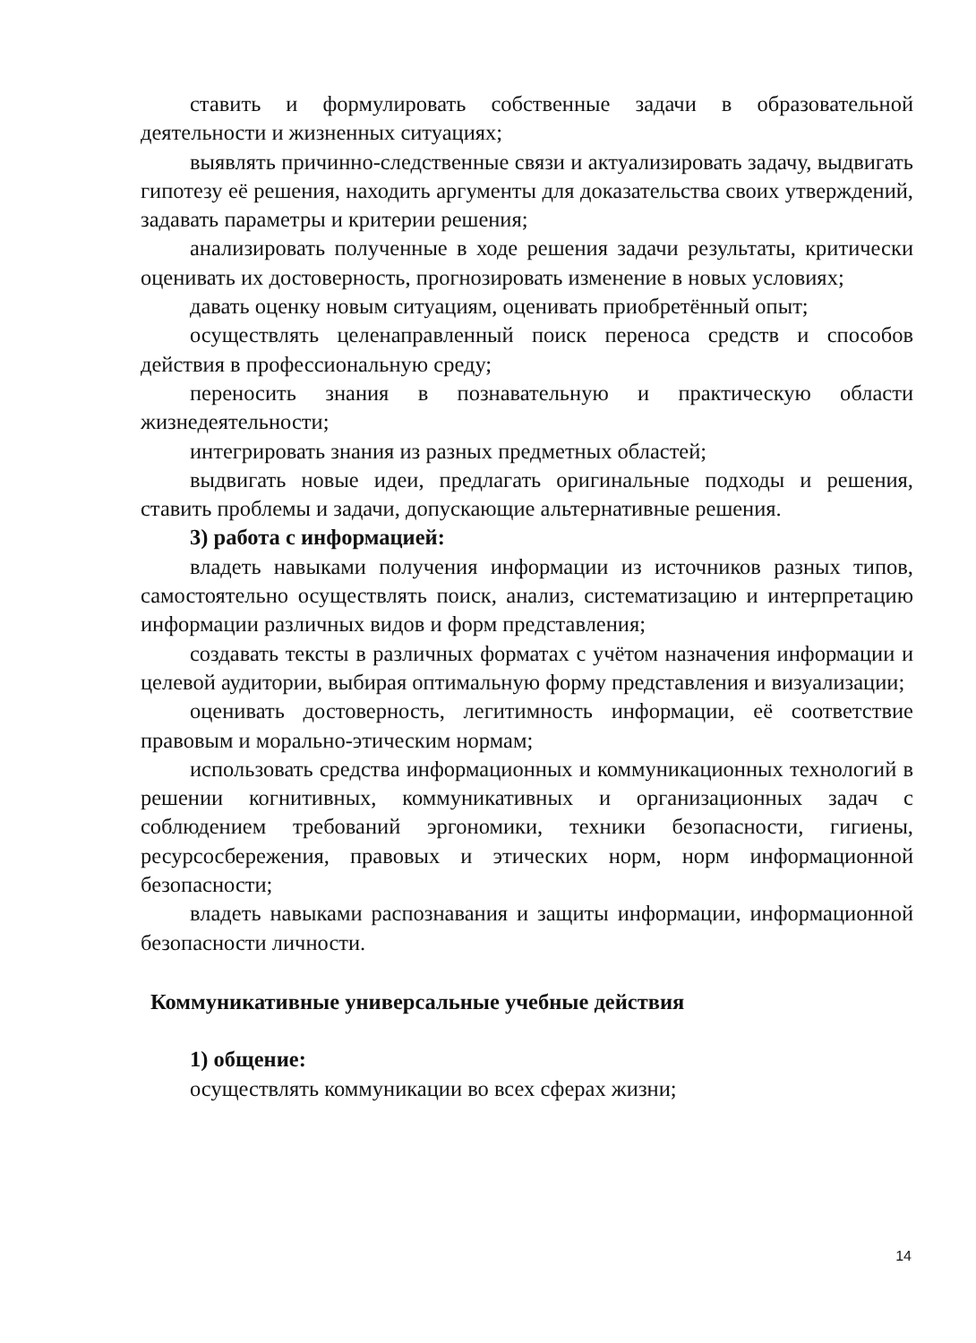ставить и формулировать собственные задачи в образовательной деятельности и жизненных ситуациях;
выявлять причинно-следственные связи и актуализировать задачу, выдвигать гипотезу её решения, находить аргументы для доказательства своих утверждений, задавать параметры и критерии решения;
анализировать полученные в ходе решения задачи результаты, критически оценивать их достоверность, прогнозировать изменение в новых условиях;
давать оценку новым ситуациям, оценивать приобретённый опыт;
осуществлять целенаправленный поиск переноса средств и способов действия в профессиональную среду;
переносить знания в познавательную и практическую области жизнедеятельности;
интегрировать знания из разных предметных областей;
выдвигать новые идеи, предлагать оригинальные подходы и решения, ставить проблемы и задачи, допускающие альтернативные решения.
3) работа с информацией:
владеть навыками получения информации из источников разных типов, самостоятельно осуществлять поиск, анализ, систематизацию и интерпретацию информации различных видов и форм представления;
создавать тексты в различных форматах с учётом назначения информации и целевой аудитории, выбирая оптимальную форму представления и визуализации;
оценивать достоверность, легитимность информации, её соответствие правовым и морально-этическим нормам;
использовать средства информационных и коммуникационных технологий в решении когнитивных, коммуникативных и организационных задач с соблюдением требований эргономики, техники безопасности, гигиены, ресурсосбережения, правовых и этических норм, норм информационной безопасности;
владеть навыками распознавания и защиты информации, информационной безопасности личности.
Коммуникативные универсальные учебные действия
1) общение:
осуществлять коммуникации во всех сферах жизни;
14